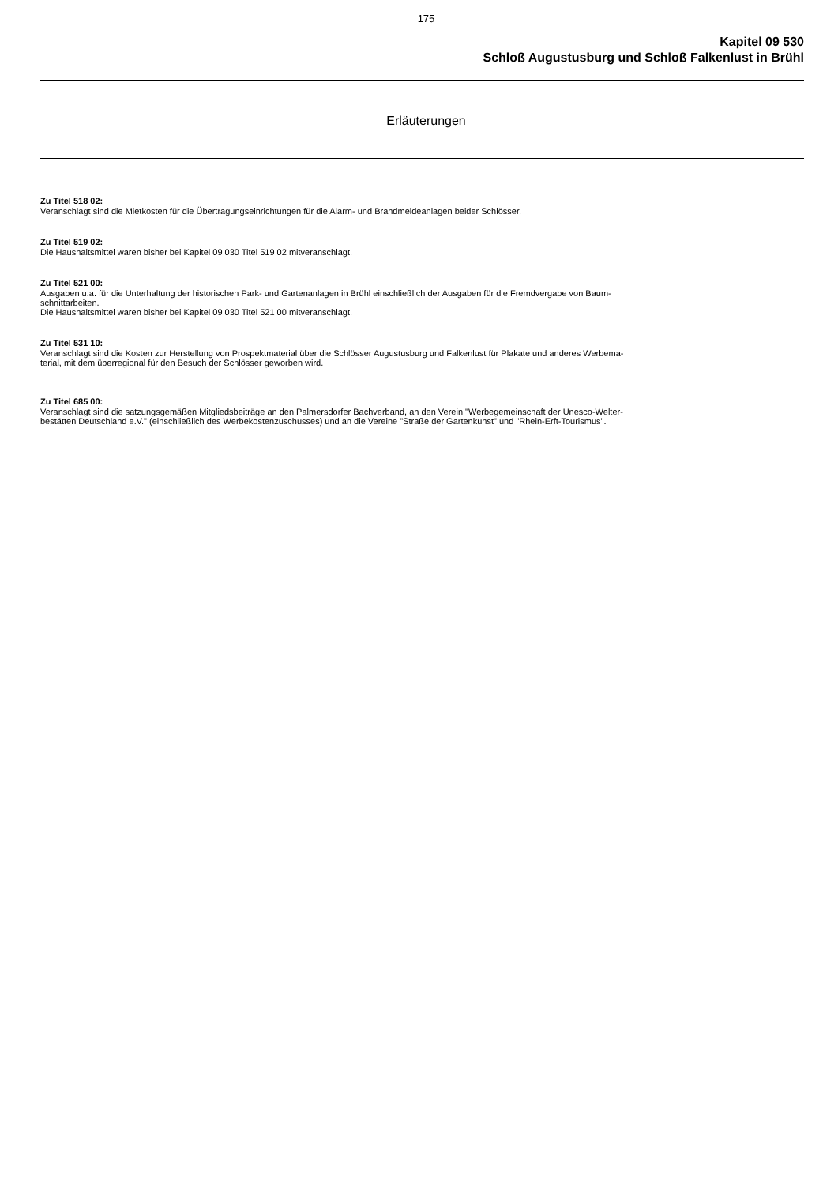175
Kapitel 09 530
Schloß Augustusburg und Schloß Falkenlust in Brühl
Erläuterungen
Zu Titel 518 02:
Veranschlagt sind die Mietkosten für die Übertragungseinrichtungen für die Alarm- und Brandmeldeanlagen beider Schlösser.
Zu Titel 519 02:
Die Haushaltsmittel waren bisher bei Kapitel 09 030 Titel 519 02 mitveranschlagt.
Zu Titel 521 00:
Ausgaben u.a. für die Unterhaltung der historischen Park- und Gartenanlagen in Brühl einschließlich der Ausgaben für die Fremdvergabe von Baum-
schnittarbeiten.
Die Haushaltsmittel waren bisher bei Kapitel 09 030 Titel 521 00 mitveranschlagt.
Zu Titel 531 10:
Veranschlagt sind die Kosten zur Herstellung von Prospektmaterial über die Schlösser Augustusburg und Falkenlust für Plakate und anderes Werbema-
terial, mit dem überregional für den Besuch der Schlösser geworben wird.
Zu Titel 685 00:
Veranschlagt sind die satzungsgemäßen Mitgliedsbeiträge an den Palmersdorfer Bachverband, an den Verein "Werbegemeinschaft der Unesco-Welter-
bestätten Deutschland e.V." (einschließlich des Werbekostenzuschusses) und an die Vereine "Straße der Gartenkunst" und "Rhein-Erft-Tourismus".